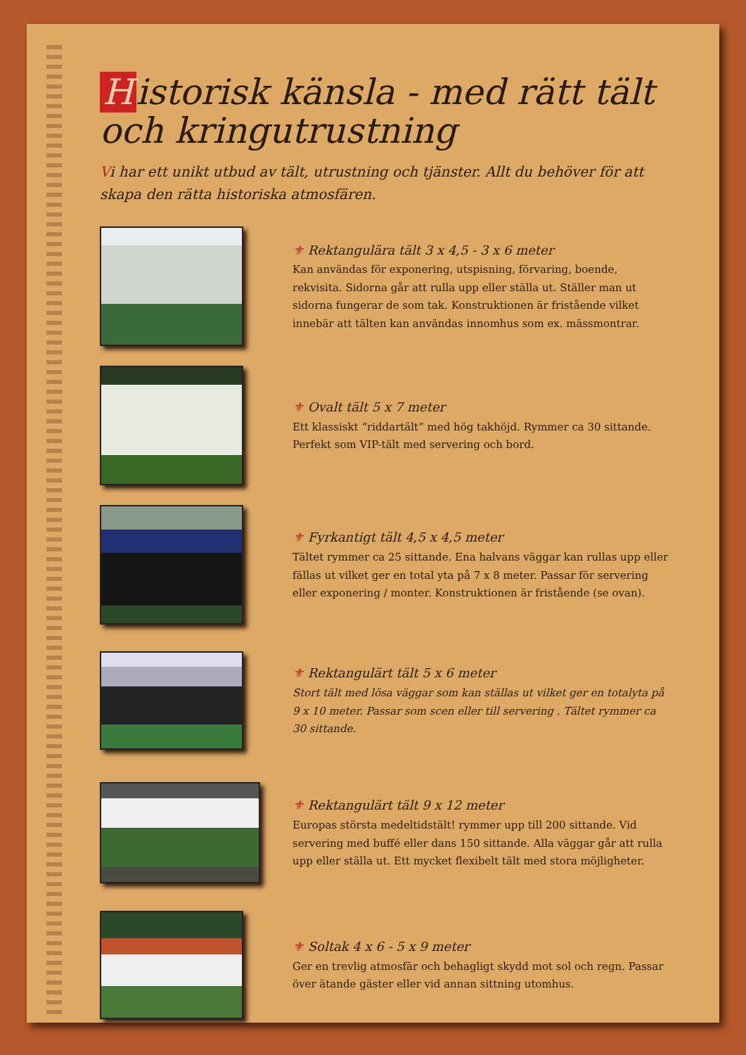Historisk känsla - med rätt tält och kringutrustning
Vi har ett unikt utbud av tält, utrustning och tjänster. Allt du behöver för att skapa den rätta historiska atmosfären.
⚜ Rektangulära tält 3 x 4,5 - 3 x 6 meter
Kan användas för exponering, utspisning, förvaring, boende, rekvisita. Sidorna går att rulla upp eller ställa ut. Ställer man ut sidorna fungerar de som tak. Konstruktionen är fristående vilket innebär att tälten kan användas innomhus som ex. mässmontrar.
⚜ Ovalt tält 5 x 7 meter
Ett klassiskt “riddartält” med hög takhöjd. Rymmer ca 30 sittande. Perfekt som VIP-tält med servering och bord.
⚜ Fyrkantigt tält 4,5 x 4,5 meter
Tältet rymmer ca 25 sittande. Ena halvans väggar kan rullas upp eller fällas ut vilket ger en total yta på 7 x 8 meter. Passar för servering eller exponering / monter. Konstruktionen är fristående (se ovan).
⚜ Rektangulärt tält 5 x 6 meter
Stort tält med lösa väggar som kan ställas ut vilket ger en totalyta på 9 x 10 meter. Passar som scen eller till servering . Tältet rymmer ca 30 sittande.
⚜ Rektangulärt tält 9 x 12 meter
Europas största medeltidstält! rymmer upp till 200 sittande. Vid servering med buffé eller dans 150 sittande. Alla väggar går att rulla upp eller ställa ut. Ett mycket flexibelt tält med stora möjligheter.
⚜ Soltak 4 x 6 - 5 x 9 meter
Ger en trevlig atmosfär och behagligt skydd mot sol och regn. Passar över ätande gäster eller vid annan sittning utomhus.